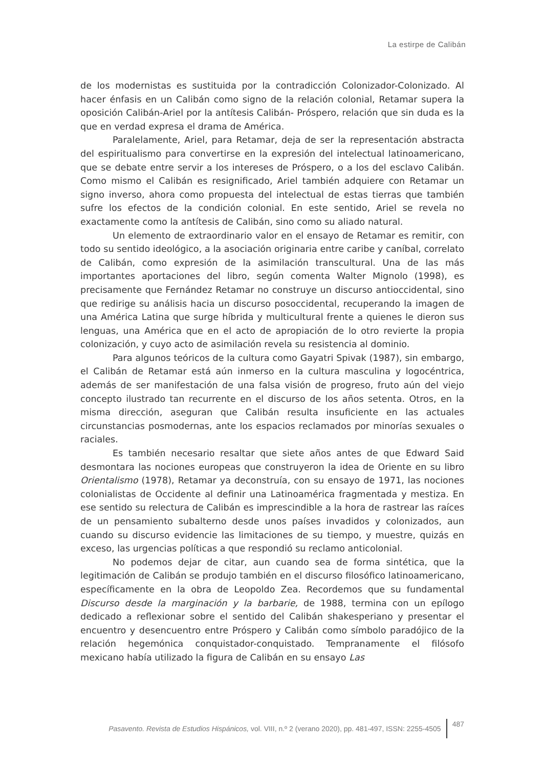La estirpe de Calibán
de los modernistas es sustituida por la contradicción Colonizador-Colonizado. Al hacer énfasis en un Calibán como signo de la relación colonial, Retamar supera la oposición Calibán-Ariel por la antítesis Calibán- Próspero, relación que sin duda es la que en verdad expresa el drama de América.
Paralelamente, Ariel, para Retamar, deja de ser la representación abstracta del espiritualismo para convertirse en la expresión del intelectual latinoamericano, que se debate entre servir a los intereses de Próspero, o a los del esclavo Calibán. Como mismo el Calibán es resignificado, Ariel también adquiere con Retamar un signo inverso, ahora como propuesta del intelectual de estas tierras que también sufre los efectos de la condición colonial. En este sentido, Ariel se revela no exactamente como la antítesis de Calibán, sino como su aliado natural.
Un elemento de extraordinario valor en el ensayo de Retamar es remitir, con todo su sentido ideológico, a la asociación originaria entre caribe y caníbal, correlato de Calibán, como expresión de la asimilación transcultural. Una de las más importantes aportaciones del libro, según comenta Walter Mignolo (1998), es precisamente que Fernández Retamar no construye un discurso antioccidental, sino que redirige su análisis hacia un discurso posoccidental, recuperando la imagen de una América Latina que surge híbrida y multicultural frente a quienes le dieron sus lenguas, una América que en el acto de apropiación de lo otro revierte la propia colonización, y cuyo acto de asimilación revela su resistencia al dominio.
Para algunos teóricos de la cultura como Gayatri Spivak (1987), sin embargo, el Calibán de Retamar está aún inmerso en la cultura masculina y logocéntrica, además de ser manifestación de una falsa visión de progreso, fruto aún del viejo concepto ilustrado tan recurrente en el discurso de los años setenta. Otros, en la misma dirección, aseguran que Calibán resulta insuficiente en las actuales circunstancias posmodernas, ante los espacios reclamados por minorías sexuales o raciales.
Es también necesario resaltar que siete años antes de que Edward Said desmontara las nociones europeas que construyeron la idea de Oriente en su libro Orientalismo (1978), Retamar ya deconstruía, con su ensayo de 1971, las nociones colonialistas de Occidente al definir una Latinoamérica fragmentada y mestiza. En ese sentido su relectura de Calibán es imprescindible a la hora de rastrear las raíces de un pensamiento subalterno desde unos países invadidos y colonizados, aun cuando su discurso evidencie las limitaciones de su tiempo, y muestre, quizás en exceso, las urgencias políticas a que respondió su reclamo anticolonial.
No podemos dejar de citar, aun cuando sea de forma sintética, que la legitimación de Calibán se produjo también en el discurso filosófico latinoamericano, específicamente en la obra de Leopoldo Zea. Recordemos que su fundamental Discurso desde la marginación y la barbarie, de 1988, termina con un epílogo dedicado a reflexionar sobre el sentido del Calibán shakesperiano y presentar el encuentro y desencuentro entre Próspero y Calibán como símbolo paradójico de la relación hegemónica conquistador-conquistado. Tempranamente el filósofo mexicano había utilizado la figura de Calibán en su ensayo Las
Pasavento. Revista de Estudios Hispánicos, vol. VIII, n.º 2 (verano 2020), pp. 481-497, ISSN: 2255-4505 487